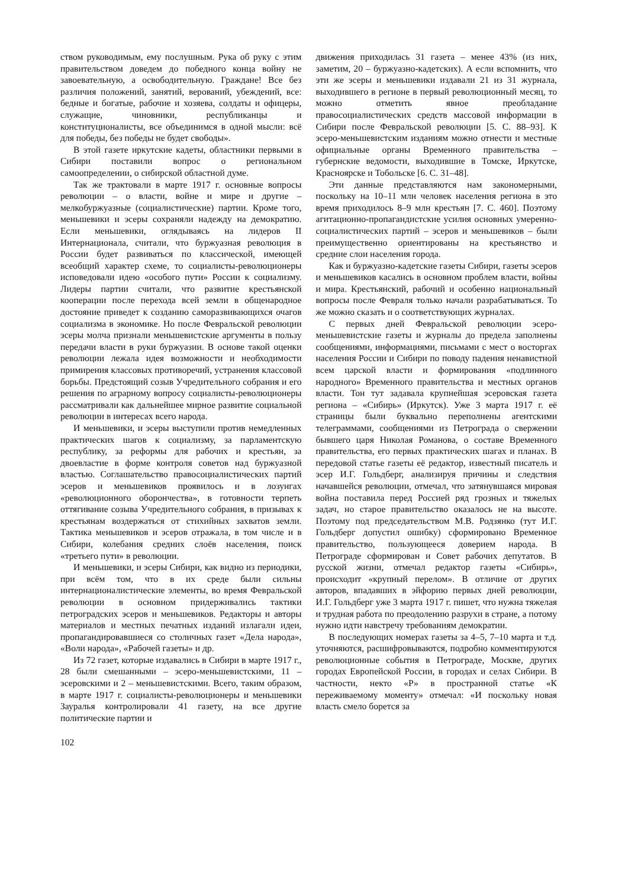ством руководимым, ему послушным. Рука об руку с этим правительством доведем до победного конца войну не завоевательную, а освободительную. Граждане! Все без различия положений, занятий, верований, убеждений, все: бедные и богатые, рабочие и хозяева, солдаты и офицеры, служащие, чиновники, республиканцы и конституционалисты, все объединимся в одной мысли: всё для победы, без победы не будет свободы».
В этой газете иркутские кадеты, областники первыми в Сибири поставили вопрос о региональном самоопределении, о сибирской областной думе.
Так же трактовали в марте 1917 г. основные вопросы революции – о власти, войне и мире и другие – мелкобуржуазные (социалистические) партии. Кроме того, меньшевики и эсеры сохраняли надежду на демократию. Если меньшевики, оглядываясь на лидеров II Интернационала, считали, что буржуазная революция в России будет развиваться по классической, имеющей всеобщий характер схеме, то социалисты-революционеры исповедовали идею «особого пути» России к социализму. Лидеры партии считали, что развитие крестьянской кооперации после перехода всей земли в общенародное достояние приведет к созданию саморазвивающихся очагов социализма в экономике. Но после Февральской революции эсеры молча признали меньшевистские аргументы в пользу передачи власти в руки буржуазии. В основе такой оценки революции лежала идея возможности и необходимости примирения классовых противоречий, устранения классовой борьбы. Предстоящий созыв Учредительного собрания и его решения по аграрному вопросу социалисты-революционеры рассматривали как дальнейшее мирное развитие социальной революции в интересах всего народа.
И меньшевики, и эсеры выступили против немедленных практических шагов к социализму, за парламентскую республику, за реформы для рабочих и крестьян, за двоевластие в форме контроля советов над буржуазной властью. Соглашательство правосоциалистических партий эсеров и меньшевиков проявилось и в лозунгах «революционного оборончества», в готовности терпеть оттягивание созыва Учредительного собрания, в призывах к крестьянам воздержаться от стихийных захватов земли. Тактика меньшевиков и эсеров отражала, в том числе и в Сибири, колебания средних слоёв населения, поиск «третьего пути» в революции.
И меньшевики, и эсеры Сибири, как видно из периодики, при всём том, что в их среде были сильны интернационалистические элементы, во время Февральской революции в основном придерживались тактики петроградских эсеров и меньшевиков. Редакторы и авторы материалов и местных печатных изданий излагали идеи, пропагандировавшиеся со столичных газет «Дела народа», «Воли народа», «Рабочей газеты» и др.
Из 72 газет, которые издавались в Сибири в марте 1917 г., 28 были смешанными – эсеро-меньшевистскими, 11 – эсеровскими и 2 – меньшевистскими. Всего, таким образом, в марте 1917 г. социалисты-революционеры и меньшевики Зауралья контролировали 41 газету, на все другие политические партии и
движения приходилась 31 газета – менее 43% (из них, заметим, 20 – буржуазно-кадетских). А если вспомнить, что эти же эсеры и меньшевики издавали 21 из 31 журнала, выходившего в регионе в первый революционный месяц, то можно отметить явное преобладание правосоциалистических средств массовой информации в Сибири после Февральской революции [5. С. 88–93]. К эсеро-меньшевистским изданиям можно отнести и местные официальные органы Временного правительства – губернские ведомости, выходившие в Томске, Иркутске, Красноярске и Тобольске [6. С. 31–48].
Эти данные представляются нам закономерными, поскольку на 10–11 млн человек населения региона в это время приходилось 8–9 млн крестьян [7. С. 460]. Поэтому агитационно-пропагандистские усилия основных умеренно-социалистических партий – эсеров и меньшевиков – были преимущественно ориентированы на крестьянство и средние слои населения города.
Как и буржуазно-кадетские газеты Сибири, газеты эсеров и меньшевиков касались в основном проблем власти, войны и мира. Крестьянский, рабочий и особенно национальный вопросы после Февраля только начали разрабатываться. То же можно сказать и о соответствующих журналах.
С первых дней Февральской революции эсеро-меньшевистские газеты и журналы до предела заполнены сообщениями, информациями, письмами с мест о восторгах населения России и Сибири по поводу падения ненавистной всем царской власти и формирования «подлинного народного» Временного правительства и местных органов власти. Тон тут задавала крупнейшая эсеровская газета региона – «Сибирь» (Иркутск). Уже 3 марта 1917 г. её страницы были буквально переполнены агентскими телеграммами, сообщениями из Петрограда о свержении бывшего царя Николая Романова, о составе Временного правительства, его первых практических шагах и планах. В передовой статье газеты её редактор, известный писатель и эсер И.Г. Гольдберг, анализируя причины и следствия начавшейся революции, отмечал, что затянувшаяся мировая война поставила перед Россией ряд грозных и тяжелых задач, но старое правительство оказалось не на высоте. Поэтому под председательством М.В. Родзянко (тут И.Г. Гольдберг допустил ошибку) сформировано Временное правительство, пользующееся доверием народа. В Петрограде сформирован и Совет рабочих депутатов. В русской жизни, отмечал редактор газеты «Сибирь», происходит «крупный перелом». В отличие от других авторов, впадавших в эйфорию первых дней революции, И.Г. Гольдберг уже 3 марта 1917 г. пишет, что нужна тяжелая и трудная работа по преодолению разрухи в стране, а потому нужно идти навстречу требованиям демократии.
В последующих номерах газеты за 4–5, 7–10 марта и т.д. уточняются, расшифровываются, подробно комментируются революционные события в Петрограде, Москве, других городах Европейской России, в городах и селах Сибири. В частности, некто «Р» в пространной статье «К переживаемому моменту» отмечал: «И поскольку новая власть смело борется за
102